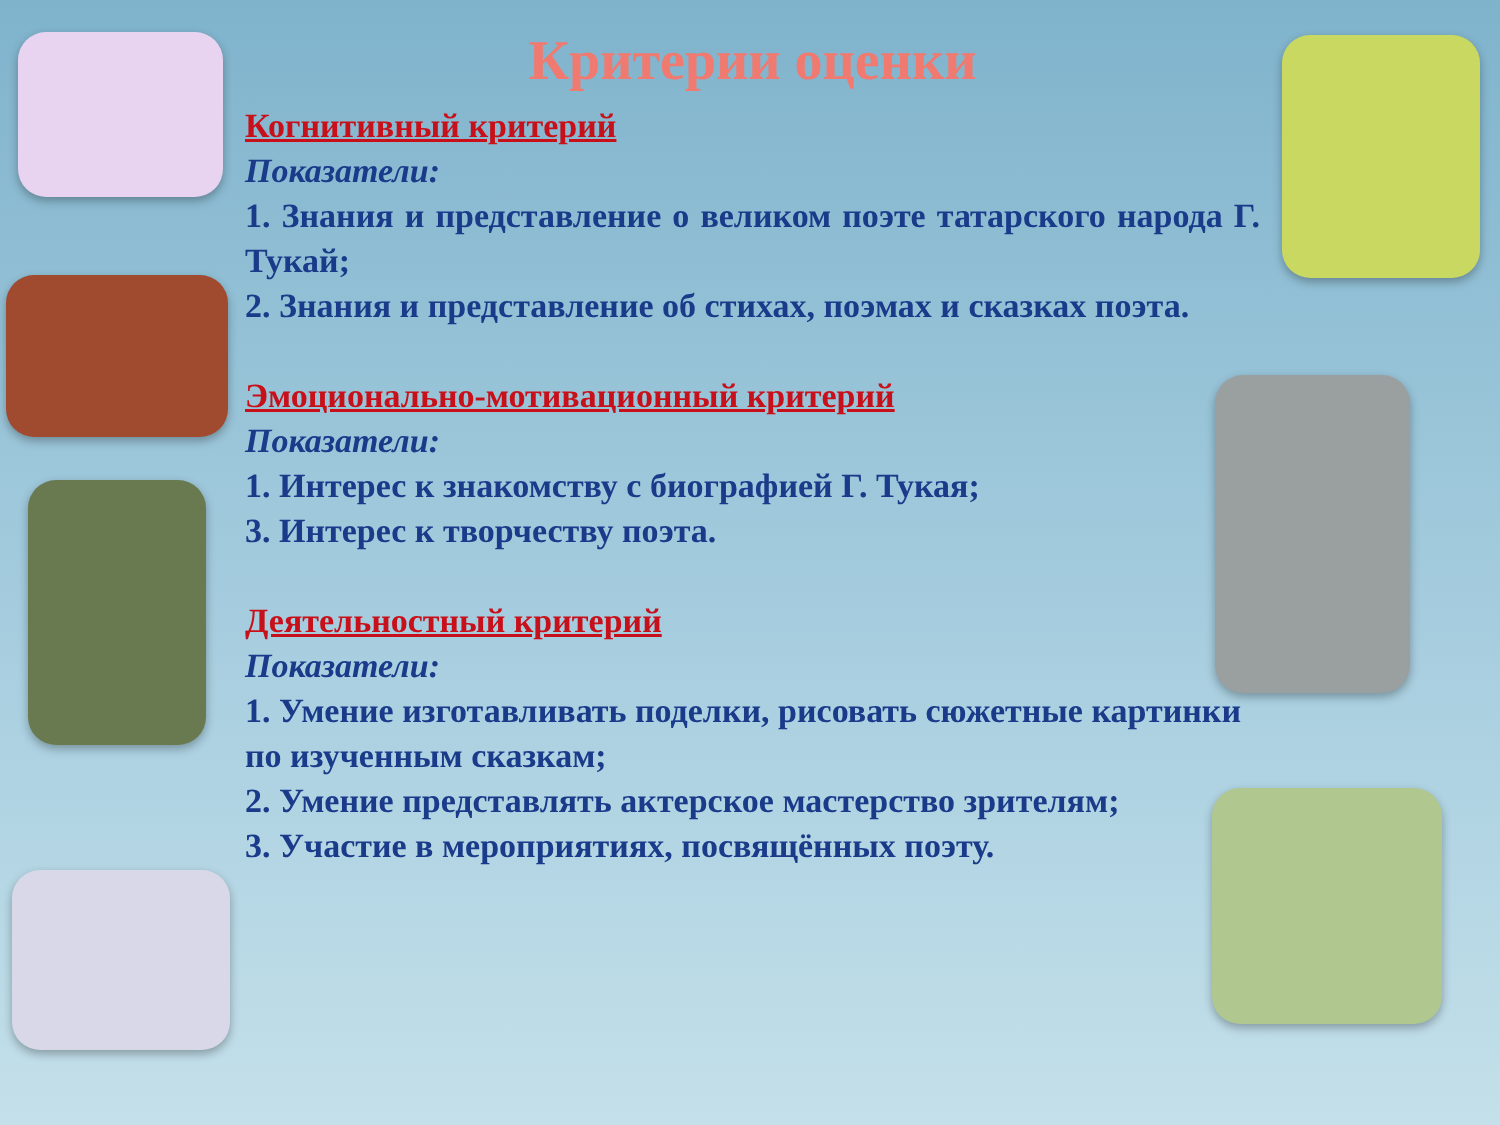Критерии оценки
Когнитивный критерий
Показатели:
1. Знания и представление о великом поэте татарского народа Г. Тукай;
2. Знания и представление об стихах, поэмах и сказках поэта.
Эмоционально-мотивационный критерий
Показатели:
1. Интерес к знакомству с биографией Г. Тукая;
3. Интерес к творчеству поэта.
Деятельностный критерий
Показатели:
1. Умение изготавливать поделки, рисовать сюжетные картинки по изученным сказкам;
2. Умение представлять актерское мастерство зрителям;
3. Участие в мероприятиях, посвящённых поэту.